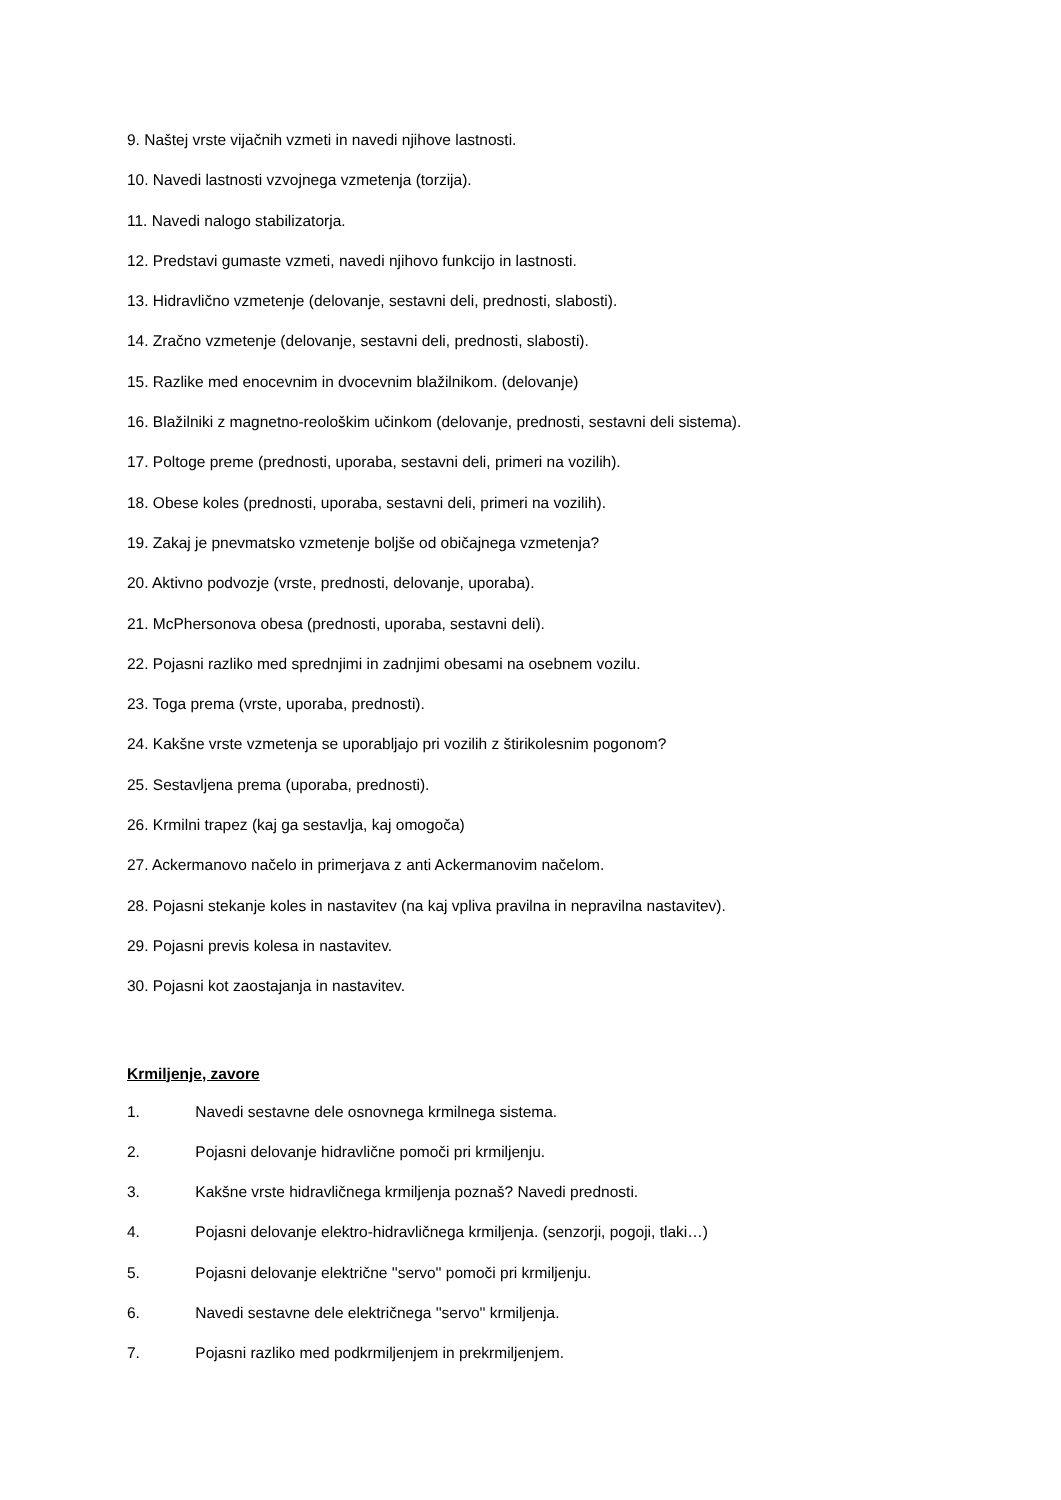9. Naštej vrste vijačnih vzmeti in navedi njihove lastnosti.
10. Navedi lastnosti vzvojnega vzmetenja (torzija).
11. Navedi nalogo stabilizatorja.
12. Predstavi gumaste vzmeti, navedi njihovo funkcijo in lastnosti.
13. Hidravlično vzmetenje (delovanje, sestavni deli, prednosti, slabosti).
14. Zračno vzmetenje (delovanje, sestavni deli, prednosti, slabosti).
15. Razlike med enocevnim in dvocevnim blažilnikom. (delovanje)
16. Blažilniki z magnetno-reološkim učinkom (delovanje, prednosti, sestavni deli sistema).
17. Poltoge preme (prednosti, uporaba, sestavni deli, primeri na vozilih).
18. Obese koles (prednosti, uporaba, sestavni deli, primeri na vozilih).
19. Zakaj je pnevmatsko vzmetenje boljše od običajnega vzmetenja?
20. Aktivno podvozje (vrste, prednosti, delovanje, uporaba).
21. McPhersonova obesa (prednosti, uporaba, sestavni deli).
22. Pojasni razliko med sprednjimi in zadnjimi obesami na osebnem vozilu.
23. Toga prema (vrste, uporaba, prednosti).
24. Kakšne vrste vzmetenja se uporabljajo pri vozilih z štirikolesnim pogonom?
25. Sestavljena prema (uporaba, prednosti).
26. Krmilni trapez (kaj ga sestavlja, kaj omogoča)
27. Ackermanovo načelo in primerjava z anti Ackermanovim načelom.
28. Pojasni stekanje koles in nastavitev (na kaj vpliva pravilna in nepravilna nastavitev).
29. Pojasni previs kolesa in nastavitev.
30. Pojasni kot zaostajanja in nastavitev.
Krmiljenje, zavore
1. Navedi sestavne dele osnovnega krmilnega sistema.
2. Pojasni delovanje hidravlične pomoči pri krmiljenju.
3. Kakšne vrste hidravličnega krmiljenja poznaš? Navedi prednosti.
4. Pojasni delovanje elektro-hidravličnega krmiljenja. (senzorji, pogoji, tlaki…)
5. Pojasni delovanje električne ''servo'' pomoči pri krmiljenju.
6. Navedi sestavne dele električnega ''servo'' krmiljenja.
7. Pojasni razliko med podkrmiljenjem in prekrmiljenjem.